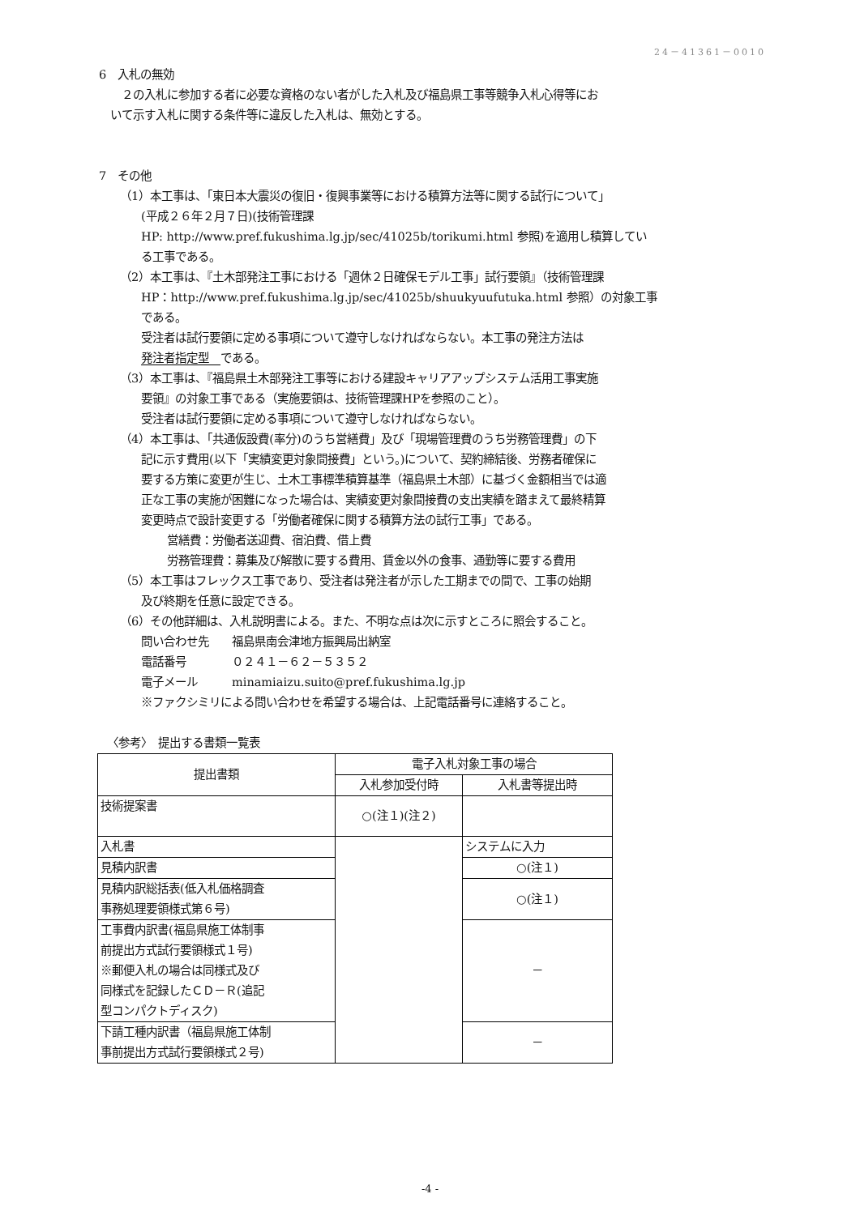24－41361－0010
6　入札の無効
　２の入札に参加する者に必要な資格のない者がした入札及び福島県工事等競争入札心得等にお
いて示す入札に関する条件等に違反した入札は、無効とする。
7　その他
（1）本工事は、「東日本大震災の復旧・復興事業等における積算方法等に関する試行について」
(平成２６年２月７日)(技術管理課
HP: http://www.pref.fukushima.lg.jp/sec/41025b/torikumi.html 参照)を適用し積算してい
る工事である。
（2）本工事は、『土木部発注工事における「週休２日確保モデル工事」試行要領』（技術管理課
HP：http://www.pref.fukushima.lg.jp/sec/41025b/shuukyuufutuka.html 参照）の対象工事
である。
受注者は試行要領に定める事項について遵守しなければならない。本工事の発注方法は
発注者指定型　である。
（3）本工事は、『福島県土木部発注工事等における建設キャリアアップシステム活用工事実施
要領』の対象工事である（実施要領は、技術管理課HPを参照のこと）。
受注者は試行要領に定める事項について遵守しなければならない。
（4）本工事は、「共通仮設費(率分)のうち営繕費」及び「現場管理費のうち労務管理費」の下
記に示す費用(以下「実績変更対象間接費」という。)について、契約締結後、労務者確保に
要する方策に変更が生じ、土木工事標準積算基準（福島県土木部）に基づく金額相当では適
正な工事の実施が困難になった場合は、実績変更対象間接費の支出実績を踏まえて最終精算
変更時点で設計変更する「労働者確保に関する積算方法の試行工事」である。
営繕費：労働者送迎費、宿泊費、借上費
労務管理費：募集及び解散に要する費用、賃金以外の食事、通勤等に要する費用
（5）本工事はフレックス工事であり、受注者は発注者が示した工期までの間で、工事の始期
及び終期を任意に設定できる。
（6）その他詳細は、入札説明書による。また、不明な点は次に示すところに照会すること。
問い合わせ先　　福島県南会津地方振興局出納室
電話番号　　　　０２４１－６２－５３５２
電子メール　　　minamiaizu.suito@pref.fukushima.lg.jp
※ファクシミリによる問い合わせを希望する場合は、上記電話番号に連絡すること。
〈参考〉　提出する書類一覧表
| 提出書類 | 電子入札対象工事の場合 | |
| --- | --- | --- |
| | 入札参加受付時 | 入札書等提出時 |
| 技術提案書 | ○(注１)(注２) | |
| 入札書 | | システムに入力 |
| 見積内訳書 | | ○(注１) |
| 見積内訳総括表(低入札価格調査 事務処理要領様式第６号) | | ○(注１) |
| 工事費内訳書(福島県施工体制事 前提出方式試行要領様式１号) ※郵便入札の場合は同様式及び 同様式を記録したＣＤ－Ｒ(追記 型コンパクトディスク) | | － |
| 下請工種内訳書（福島県施工体制 事前提出方式試行要領様式２号) | | － |
-4 -